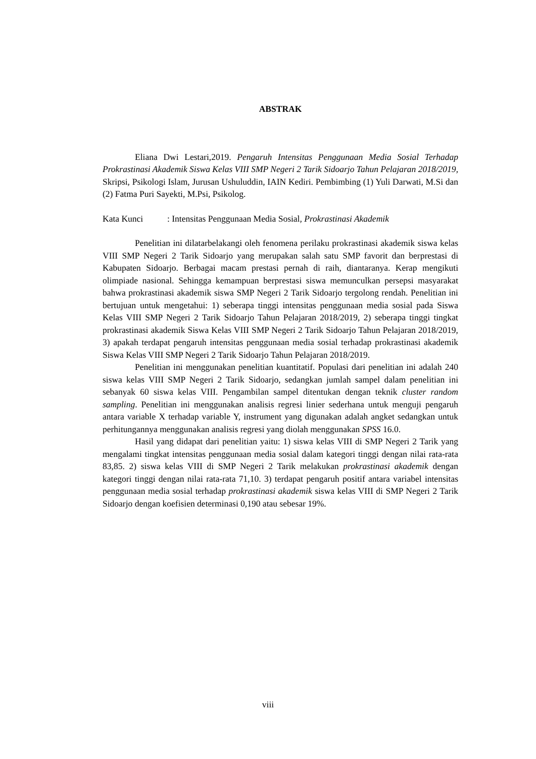ABSTRAK
Eliana Dwi Lestari,2019. Pengaruh Intensitas Penggunaan Media Sosial Terhadap Prokrastinasi Akademik Siswa Kelas VIII SMP Negeri 2 Tarik Sidoarjo Tahun Pelajaran 2018/2019, Skripsi, Psikologi Islam, Jurusan Ushuluddin, IAIN Kediri. Pembimbing (1) Yuli Darwati, M.Si dan (2) Fatma Puri Sayekti, M.Psi, Psikolog.
Kata Kunci: Intensitas Penggunaan Media Sosial, Prokrastinasi Akademik
Penelitian ini dilatarbelakangi oleh fenomena perilaku prokrastinasi akademik siswa kelas VIII SMP Negeri 2 Tarik Sidoarjo yang merupakan salah satu SMP favorit dan berprestasi di Kabupaten Sidoarjo. Berbagai macam prestasi pernah di raih, diantaranya. Kerap mengikuti olimpiade nasional. Sehingga kemampuan berprestasi siswa memunculkan persepsi masyarakat bahwa prokrastinasi akademik siswa SMP Negeri 2 Tarik Sidoarjo tergolong rendah. Penelitian ini bertujuan untuk mengetahui: 1) seberapa tinggi intensitas penggunaan media sosial pada Siswa Kelas VIII SMP Negeri 2 Tarik Sidoarjo Tahun Pelajaran 2018/2019, 2) seberapa tinggi tingkat prokrastinasi akademik Siswa Kelas VIII SMP Negeri 2 Tarik Sidoarjo Tahun Pelajaran 2018/2019, 3) apakah terdapat pengaruh intensitas penggunaan media sosial terhadap prokrastinasi akademik Siswa Kelas VIII SMP Negeri 2 Tarik Sidoarjo Tahun Pelajaran 2018/2019.
Penelitian ini menggunakan penelitian kuantitatif. Populasi dari penelitian ini adalah 240 siswa kelas VIII SMP Negeri 2 Tarik Sidoarjo, sedangkan jumlah sampel dalam penelitian ini sebanyak 60 siswa kelas VIII. Pengambilan sampel ditentukan dengan teknik cluster random sampling. Penelitian ini menggunakan analisis regresi linier sederhana untuk menguji pengaruh antara variable X terhadap variable Y, instrument yang digunakan adalah angket sedangkan untuk perhitungannya menggunakan analisis regresi yang diolah menggunakan SPSS 16.0.
Hasil yang didapat dari penelitian yaitu: 1) siswa kelas VIII di SMP Negeri 2 Tarik yang mengalami tingkat intensitas penggunaan media sosial dalam kategori tinggi dengan nilai rata-rata 83,85. 2) siswa kelas VIII di SMP Negeri 2 Tarik melakukan prokrastinasi akademik dengan kategori tinggi dengan nilai rata-rata 71,10. 3) terdapat pengaruh positif antara variabel intensitas penggunaan media sosial terhadap prokrastinasi akademik siswa kelas VIII di SMP Negeri 2 Tarik Sidoarjo dengan koefisien determinasi 0,190 atau sebesar 19%.
viii